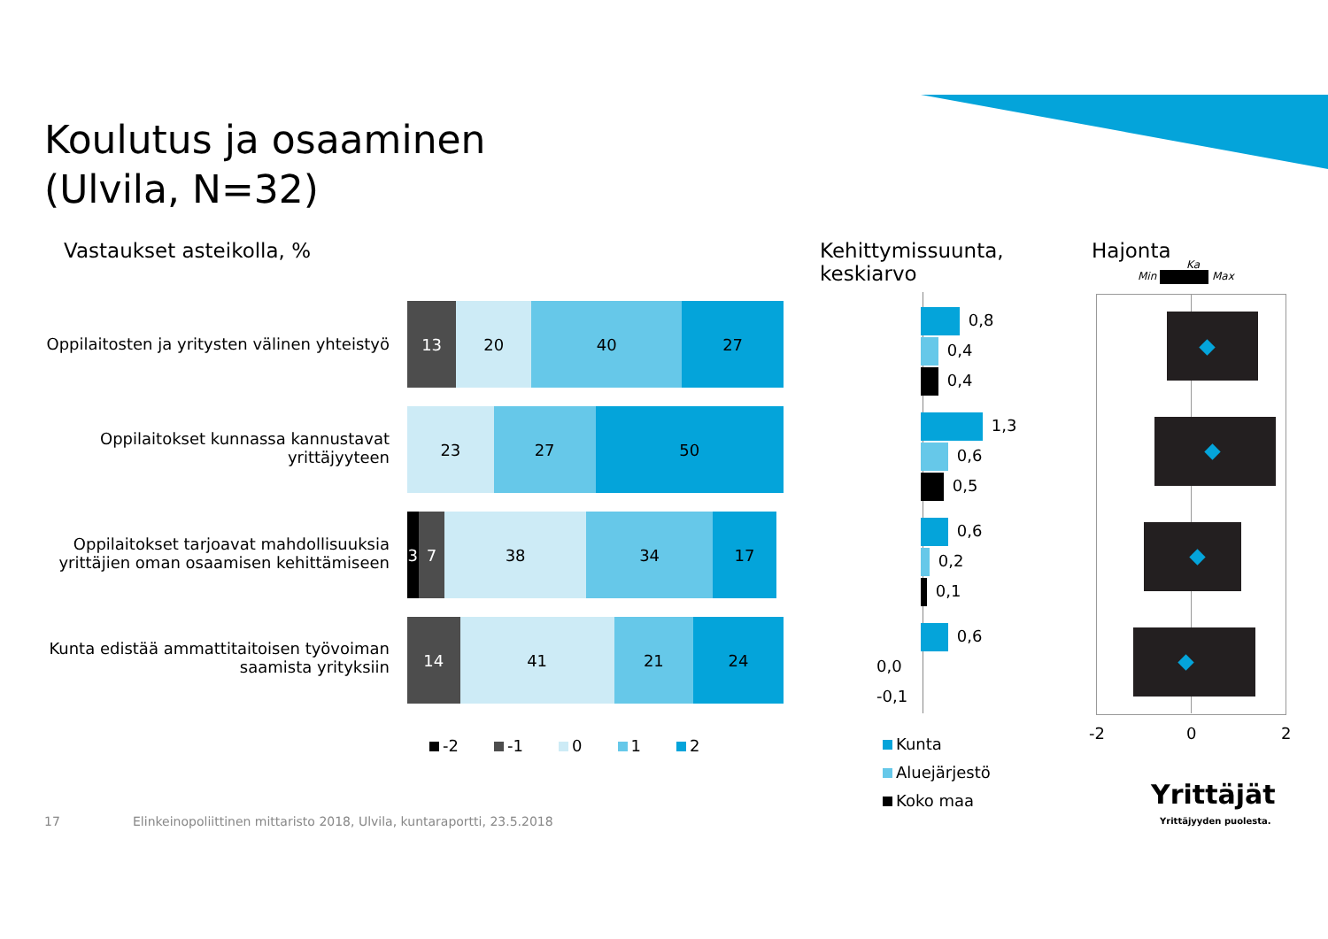Koulutus ja osaaminen
(Ulvila, N=32)
Vastaukset asteikolla, %
Kehittymissuunta,
keskiarvo
Hajonta
Min Max
Ka
Oppilaitosten ja yritysten välinen yhteistyö
13 20 40 27
Oppilaitokset kunnassa kannustavat
yrittäjyyteen
23 27 50
Oppilaitokset tarjoavat mahdollisuuksia
yrittäjien oman osaamisen kehittämiseen
3 7 38 34 17
Kunta edistää ammattitaitoisen työvoiman
saamista yrityksiin
14 41 21 24
-2 -1 0 1 2
0,8
0,4
0,4
1,3
0,6
0,5
0,6
0,2
0,1
0,6
0,0
-0,1
Kunta
Aluejärjestö
Koko maa
-2 0 2
Yrittäjät
Yrittäjyyden puolesta.
17
Elinkeinopoliittinen mittaristo 2018, Ulvila, kuntaraportti, 23.5.2018